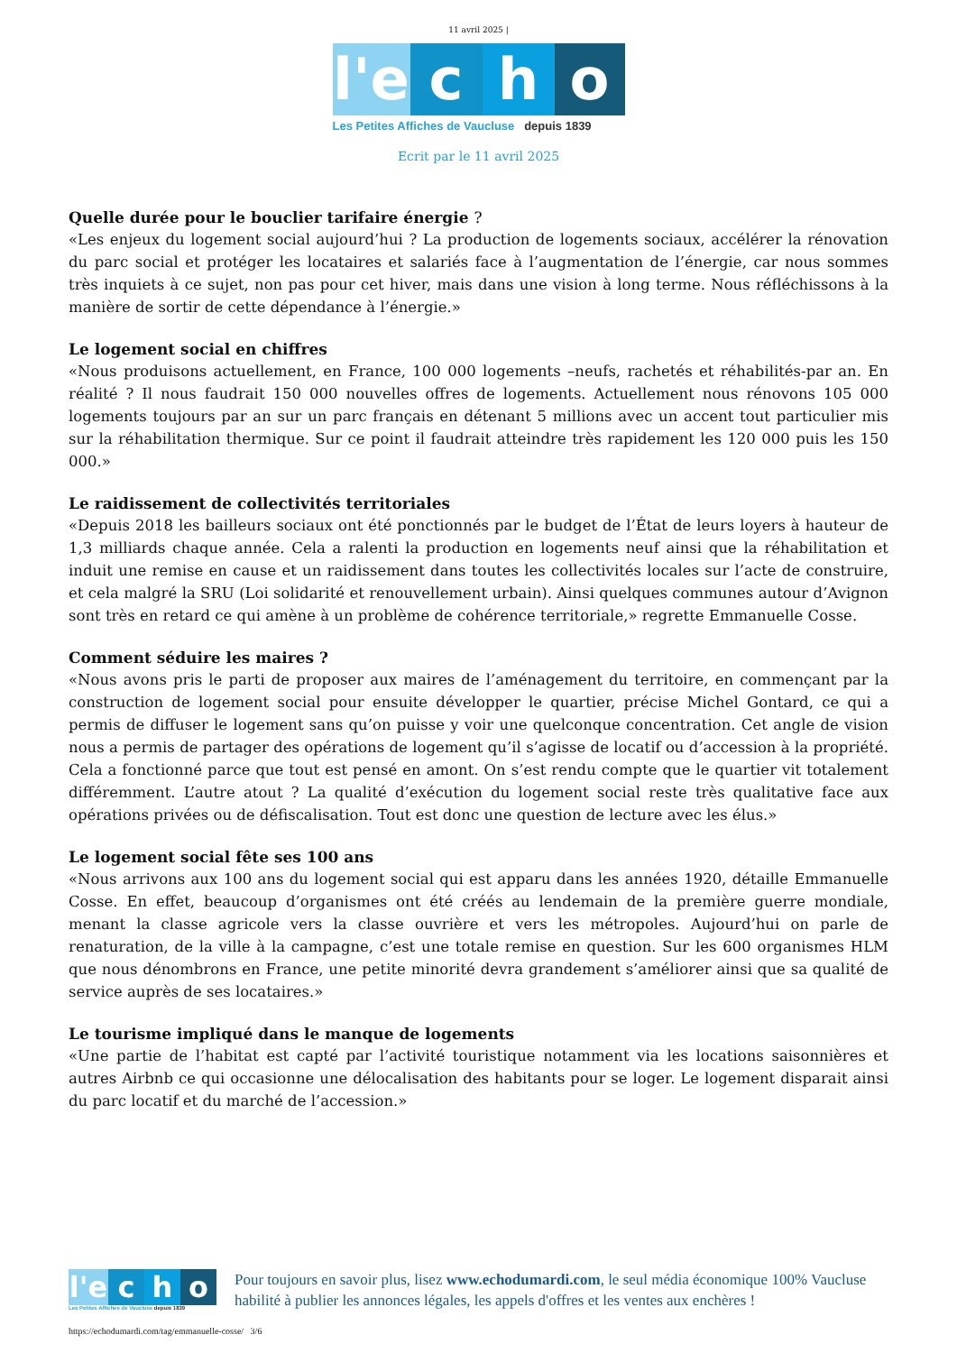11 avril 2025 |
l'e
c
h
o
Les Petites Affiches de Vaucluse depuis 1839
Ecrit par le 11 avril 2025
Quelle durée pour le bouclier tarifaire énergie ?
«Les enjeux du logement social aujourd’hui ? La production de logements sociaux, accélérer la rénovation du parc social et protéger les locataires et salariés face à l’augmentation de l’énergie, car nous sommes très inquiets à ce sujet, non pas pour cet hiver, mais dans une vision à long terme. Nous réfléchissons à la manière de sortir de cette dépendance à l’énergie.»
Le logement social en chiffres
«Nous produisons actuellement, en France, 100 000 logements –neufs, rachetés et réhabilités-par an. En réalité ? Il nous faudrait 150 000 nouvelles offres de logements. Actuellement nous rénovons 105 000 logements toujours par an sur un parc français en détenant 5 millions avec un accent tout particulier mis sur la réhabilitation thermique. Sur ce point il faudrait atteindre très rapidement les 120 000 puis les 150 000.»
Le raidissement de collectivités territoriales
«Depuis 2018 les bailleurs sociaux ont été ponctionnés par le budget de l’État de leurs loyers à hauteur de 1,3 milliards chaque année. Cela a ralenti la production en logements neuf ainsi que la réhabilitation et induit une remise en cause et un raidissement dans toutes les collectivités locales sur l’acte de construire, et cela malgré la SRU (Loi solidarité et renouvellement urbain). Ainsi quelques communes autour d’Avignon sont très en retard ce qui amène à un problème de cohérence territoriale,» regrette Emmanuelle Cosse.
Comment séduire les maires ?
«Nous avons pris le parti de proposer aux maires de l’aménagement du territoire, en commençant par la construction de logement social pour ensuite développer le quartier, précise Michel Gontard, ce qui a permis de diffuser le logement sans qu’on puisse y voir une quelconque concentration. Cet angle de vision nous a permis de partager des opérations de logement qu’il s’agisse de locatif ou d’accession à la propriété. Cela a fonctionné parce que tout est pensé en amont. On s’est rendu compte que le quartier vit totalement différemment. L’autre atout ? La qualité d’exécution du logement social reste très qualitative face aux opérations privées ou de défiscalisation. Tout est donc une question de lecture avec les élus.»
Le logement social fête ses 100 ans
«Nous arrivons aux 100 ans du logement social qui est apparu dans les années 1920, détaille Emmanuelle Cosse. En effet, beaucoup d’organismes ont été créés au lendemain de la première guerre mondiale, menant la classe agricole vers la classe ouvrière et vers les métropoles. Aujourd’hui on parle de renaturation, de la ville à la campagne, c’est une totale remise en question. Sur les 600 organismes HLM que nous dénombrons en France, une petite minorité devra grandement s’améliorer ainsi que sa qualité de service auprès de ses locataires.»
Le tourisme impliqué dans le manque de logements
«Une partie de l’habitat est capté par l’activité touristique notamment via les locations saisonnières et autres Airbnb ce qui occasionne une délocalisation des habitants pour se loger. Le logement disparait ainsi du parc locatif et du marché de l’accession.»
l'e
c
h
o
Les Petites Affiches de Vaucluse depuis 1839
Pour toujours en savoir plus, lisez www.echodumardi.com, le seul média économique 100% Vaucluse habilité à publier les annonces légales, les appels d'offres et les ventes aux enchères !
https://echodumardi.com/tag/emmanuelle-cosse/ 3/6